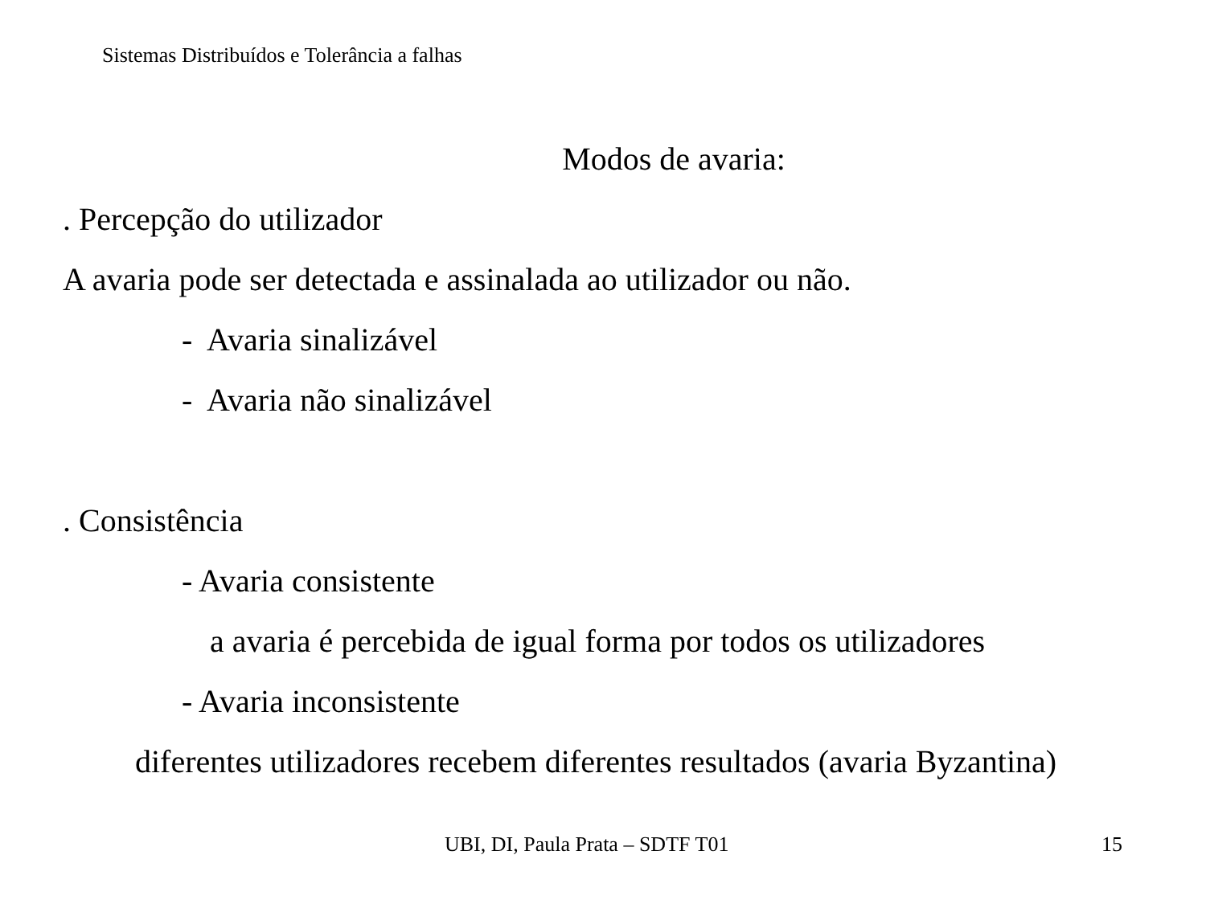Sistemas Distribuídos e Tolerância a falhas
Modos de avaria:
. Percepção do utilizador
A avaria pode ser detectada e assinalada ao utilizador ou não.
- Avaria sinalizável
- Avaria não sinalizável
. Consistência
- Avaria consistente
a avaria é percebida de igual forma por todos os utilizadores
- Avaria inconsistente
diferentes utilizadores recebem diferentes resultados (avaria Byzantina)
UBI, DI, Paula Prata – SDTF T01 15